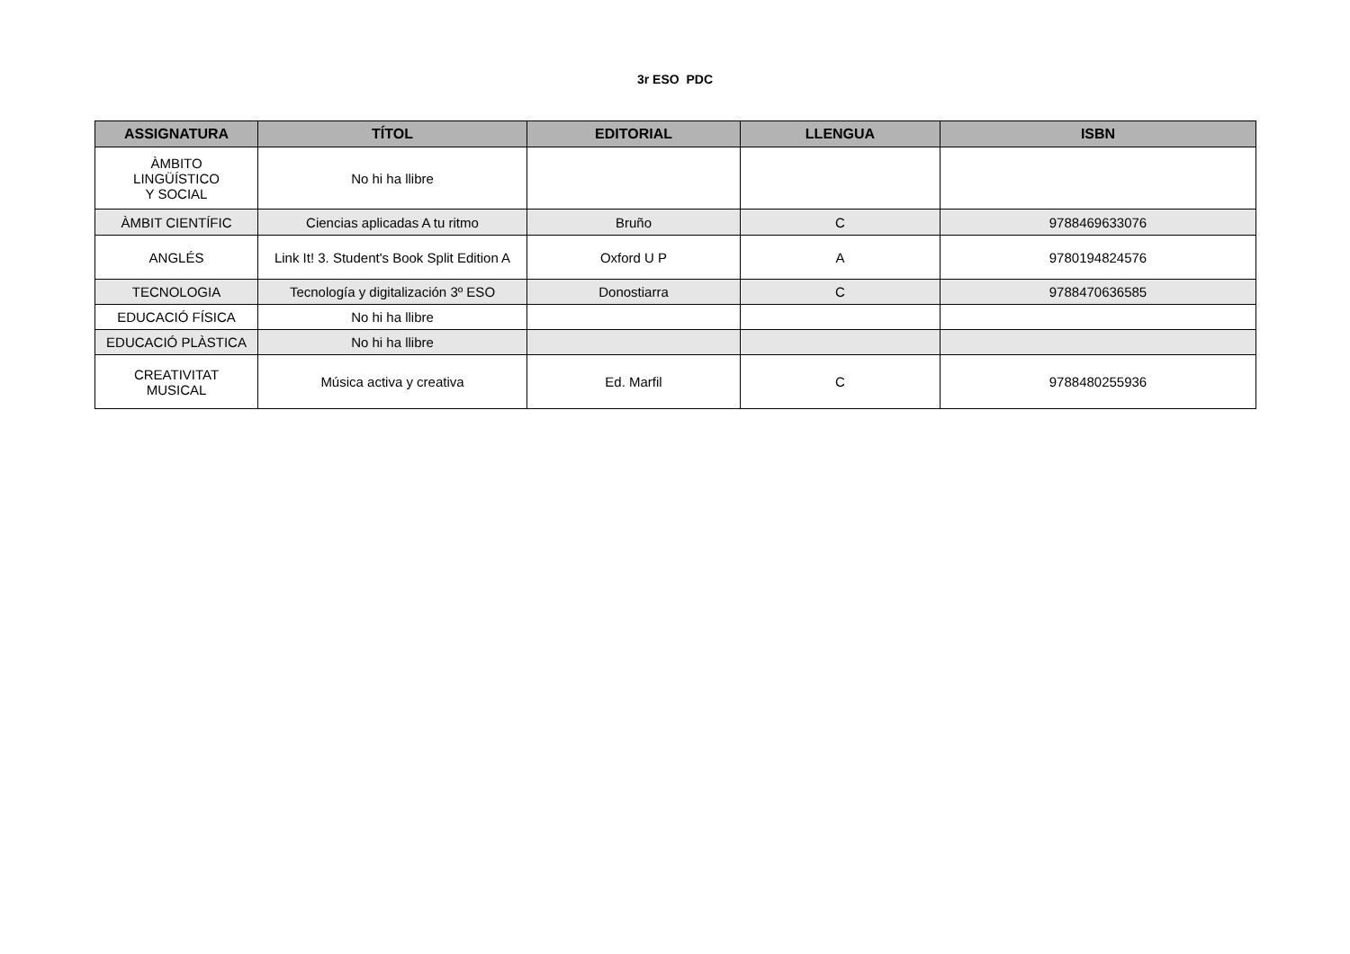3r ESO PDC
| ASSIGNATURA | TÍTOL | EDITORIAL | LLENGUA | ISBN |
| --- | --- | --- | --- | --- |
| ÀMBITO LINGÜÍSTICO Y SOCIAL | No hi ha llibre | | | |
| ÀMBIT CIENTÍFIC | Ciencias aplicadas A tu ritmo | Bruño | C | 9788469633076 |
| ANGLÉS | Link It! 3. Student's Book Split Edition A | Oxford U P | A | 9780194824576 |
| TECNOLOGIA | Tecnología y digitalización 3º ESO | Donostiarra | C | 9788470636585 |
| EDUCACIÓ FÍSICA | No hi ha llibre | | | |
| EDUCACIÓ PLÀSTICA | No hi ha llibre | | | |
| CREATIVITAT MUSICAL | Música activa y creativa | Ed. Marfil | C | 9788480255936 |